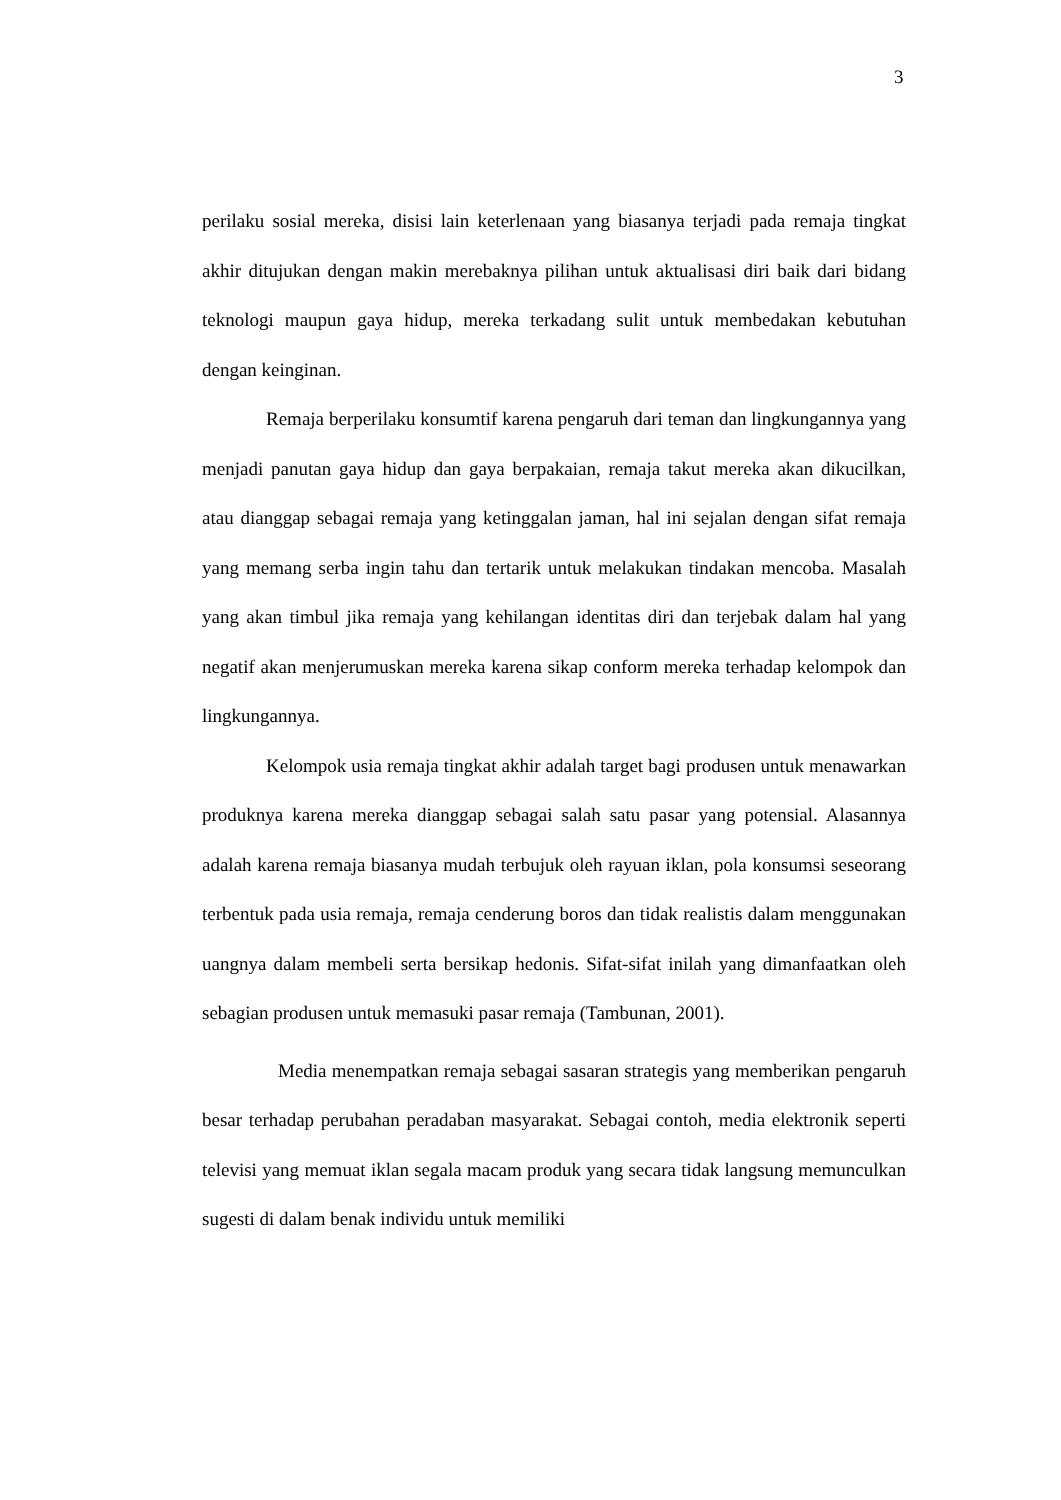3
perilaku sosial mereka, disisi lain keterlenaan yang biasanya terjadi pada remaja tingkat akhir ditujukan dengan makin merebaknya pilihan untuk aktualisasi diri baik dari bidang teknologi maupun gaya hidup, mereka terkadang sulit untuk membedakan kebutuhan dengan keinginan.
Remaja berperilaku konsumtif karena pengaruh dari teman dan lingkungannya yang menjadi panutan gaya hidup dan gaya berpakaian, remaja takut mereka akan dikucilkan, atau dianggap sebagai remaja yang ketinggalan jaman, hal ini sejalan dengan sifat remaja yang memang serba ingin tahu dan tertarik untuk melakukan tindakan mencoba. Masalah yang akan timbul jika remaja yang kehilangan identitas diri dan terjebak dalam hal yang negatif akan menjerumuskan mereka karena sikap conform mereka terhadap kelompok dan lingkungannya.
Kelompok usia remaja tingkat akhir adalah target bagi produsen untuk menawarkan produknya karena mereka dianggap sebagai salah satu pasar yang potensial. Alasannya adalah karena remaja biasanya mudah terbujuk oleh rayuan iklan, pola konsumsi seseorang terbentuk pada usia remaja, remaja cenderung boros dan tidak realistis dalam menggunakan uangnya dalam membeli serta bersikap hedonis. Sifat-sifat inilah yang dimanfaatkan oleh sebagian produsen untuk memasuki pasar remaja (Tambunan, 2001).
Media menempatkan remaja sebagai sasaran strategis yang memberikan pengaruh besar terhadap perubahan peradaban masyarakat. Sebagai contoh, media elektronik seperti televisi yang memuat iklan segala macam produk yang secara tidak langsung memunculkan sugesti di dalam benak individu untuk memiliki